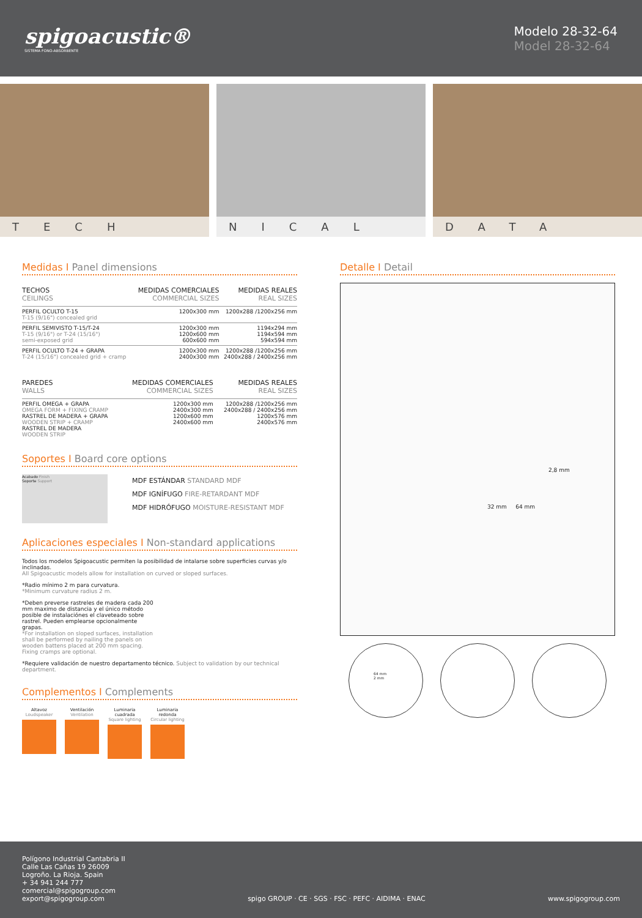spigoacustic®
SISTEMA FONO-ABSORBENTE
Modelo 28-32-64
Model 28-32-64
TECH NICAL DATA
Medidas I Panel dimensions
| TECHOS CEILINGS | MEDIDAS COMERCIALES COMMERCIAL SIZES | MEDIDAS REALES REAL SIZES |
| --- | --- | --- |
| PERFIL OCULTO T-15 T-15 (9/16") concealed grid | 1200x300 mm | 1200x288 /1200x256 mm |
| PERFIL SEMIVISTO T-15/T-24 T-15 (9/16") or T-24 (15/16") semi-exposed grid | 1200x300 mm 1200x600 mm 600x600 mm | 1194x294 mm 1194x594 mm 594x594 mm |
| PERFIL OCULTO T-24 + GRAPA T-24 (15/16") concealed grid + cramp | 1200x300 mm 2400x300 mm | 1200x288 /1200x256 mm 2400x288 / 2400x256 mm |
| PAREDES WALLS | MEDIDAS COMERCIALES COMMERCIAL SIZES | MEDIDAS REALES REAL SIZES |
| --- | --- | --- |
| PERFIL OMEGA + GRAPA OMEGA FORM + FIXING CRAMP RASTREL DE MADERA + GRAPA WOODEN STRIP + CRAMP RASTREL DE MADERA WOODEN STRIP | 1200x300 mm 2400x300 mm 1200x600 mm 2400x600 mm | 1200x288 /1200x256 mm 2400x288 / 2400x256 mm 1200x576 mm 2400x576 mm |
Soportes I Board core options
Acabado Finish
Soporte Support
MDF ESTÁNDAR STANDARD MDF
MDF IGNÍFUGO FIRE-RETARDANT MDF
MDF HIDRÓFUGO MOISTURE-RESISTANT MDF
Aplicaciones especiales I Non-standard applications
Todos los modelos Spigoacustic permiten la posibilidad de intalarse sobre superficies curvas y/o inclinadas.
All Spigoacustic models allow for installation on curved or sloped surfaces.
*Radio mínimo 2 m para curvatura.
*Minimum curvature radius 2 m.
*Deben preverse rastreles de madera cada 200 mm maximo de distancia y el único método posible de instalaciónes el claveteado sobre rastrel. Pueden emplearse opcionalmente grapas.
*For installation on sloped surfaces, installation shall be performed by nailing the panels on wooden battens placed at 200 mm spacing. Fixing cramps are optional.
*Requiere validación de nuestro departamento técnico. Subject to validation by our technical department.
Complementos I Complements
Altavoz
Loudspeaker
Ventilación
Ventilation
Luminaria cuadrada
Square lighting
Luminaria redonda
Circular lighting
Detalle I Detail
2,8 mm
32 mm 64 mm
64 mm
2 mm
Polígono Industrial Cantabria II
Calle Las Cañas 19 26009
Logroño. La Rioja. Spain
+ 34 941 244 777
comercial@spigogroup.com
export@spigogroup.com
spigo GROUP · CE · SGS · FSC · PEFC · AIDIMA · ENAC
www.spigogroup.com